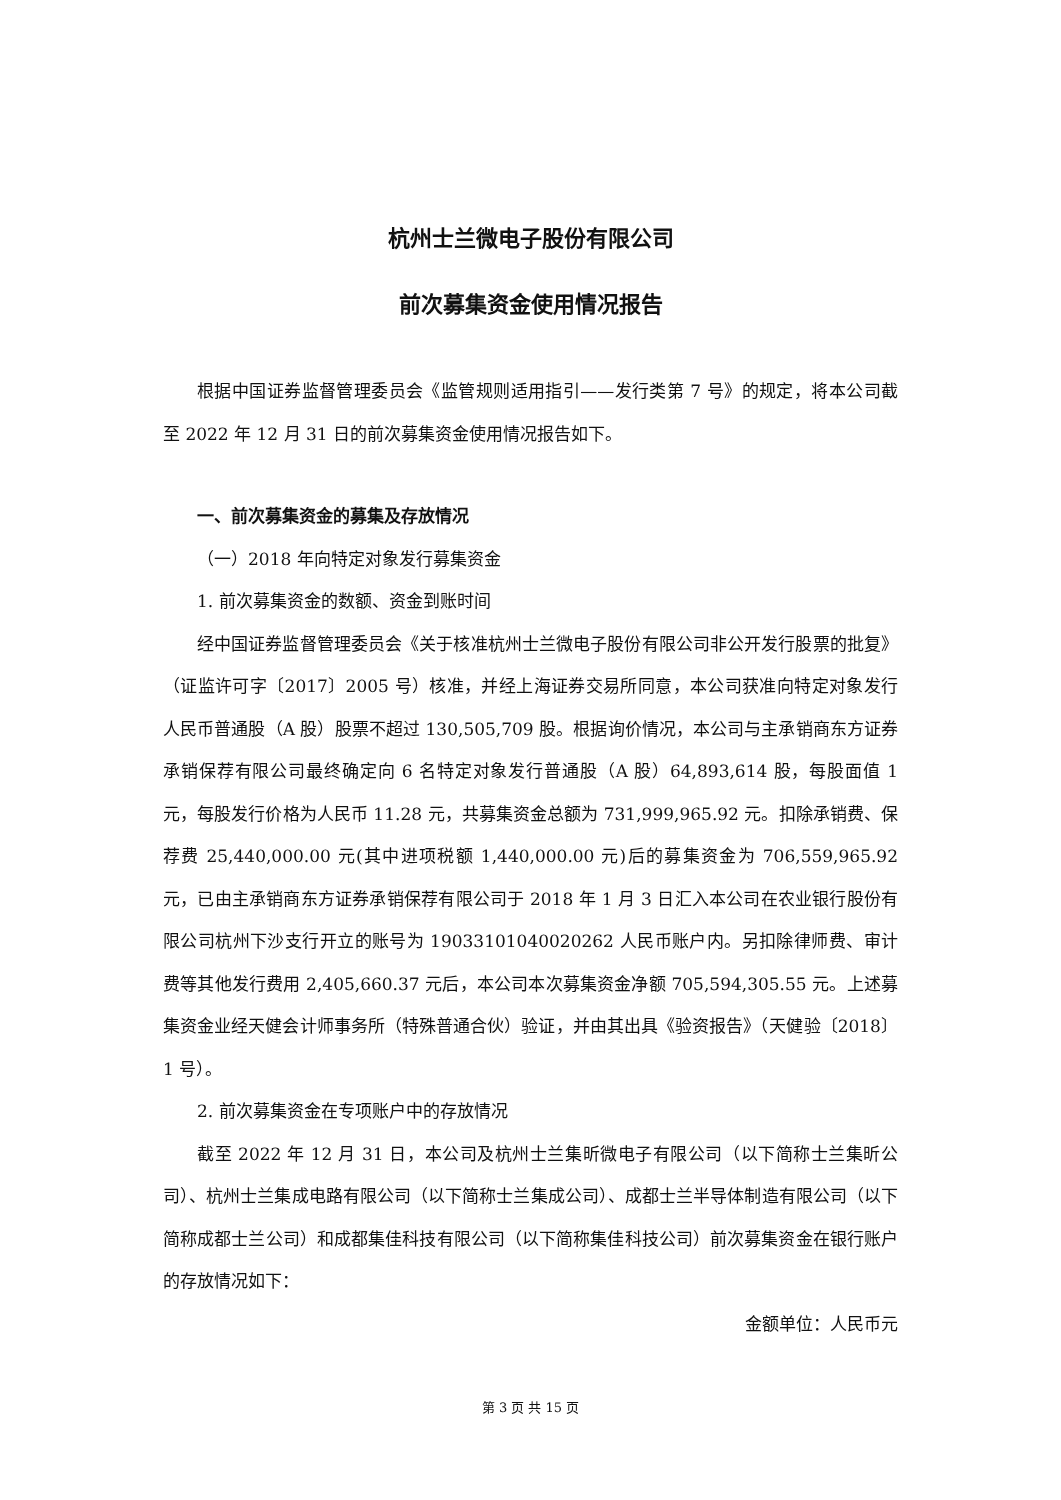杭州士兰微电子股份有限公司
前次募集资金使用情况报告
根据中国证券监督管理委员会《监管规则适用指引——发行类第 7 号》的规定，将本公司截至 2022 年 12 月 31 日的前次募集资金使用情况报告如下。
一、前次募集资金的募集及存放情况
（一）2018 年向特定对象发行募集资金
1. 前次募集资金的数额、资金到账时间
经中国证券监督管理委员会《关于核准杭州士兰微电子股份有限公司非公开发行股票的批复》（证监许可字〔2017〕2005 号）核准，并经上海证券交易所同意，本公司获准向特定对象发行人民币普通股（A 股）股票不超过 130,505,709 股。根据询价情况，本公司与主承销商东方证券承销保荐有限公司最终确定向 6 名特定对象发行普通股（A 股）64,893,614 股，每股面值 1 元，每股发行价格为人民币 11.28 元，共募集资金总额为 731,999,965.92 元。扣除承销费、保荐费 25,440,000.00 元(其中进项税额 1,440,000.00 元)后的募集资金为 706,559,965.92 元，已由主承销商东方证券承销保荐有限公司于 2018 年 1 月 3 日汇入本公司在农业银行股份有限公司杭州下沙支行开立的账号为 19033101040020262 人民币账户内。另扣除律师费、审计费等其他发行费用 2,405,660.37 元后，本公司本次募集资金净额 705,594,305.55 元。上述募集资金业经天健会计师事务所（特殊普通合伙）验证，并由其出具《验资报告》（天健验〔2018〕1 号）。
2. 前次募集资金在专项账户中的存放情况
截至 2022 年 12 月 31 日，本公司及杭州士兰集昕微电子有限公司（以下简称士兰集昕公司）、杭州士兰集成电路有限公司（以下简称士兰集成公司）、成都士兰半导体制造有限公司（以下简称成都士兰公司）和成都集佳科技有限公司（以下简称集佳科技公司）前次募集资金在银行账户的存放情况如下：
金额单位：人民币元
第 3 页 共 15 页